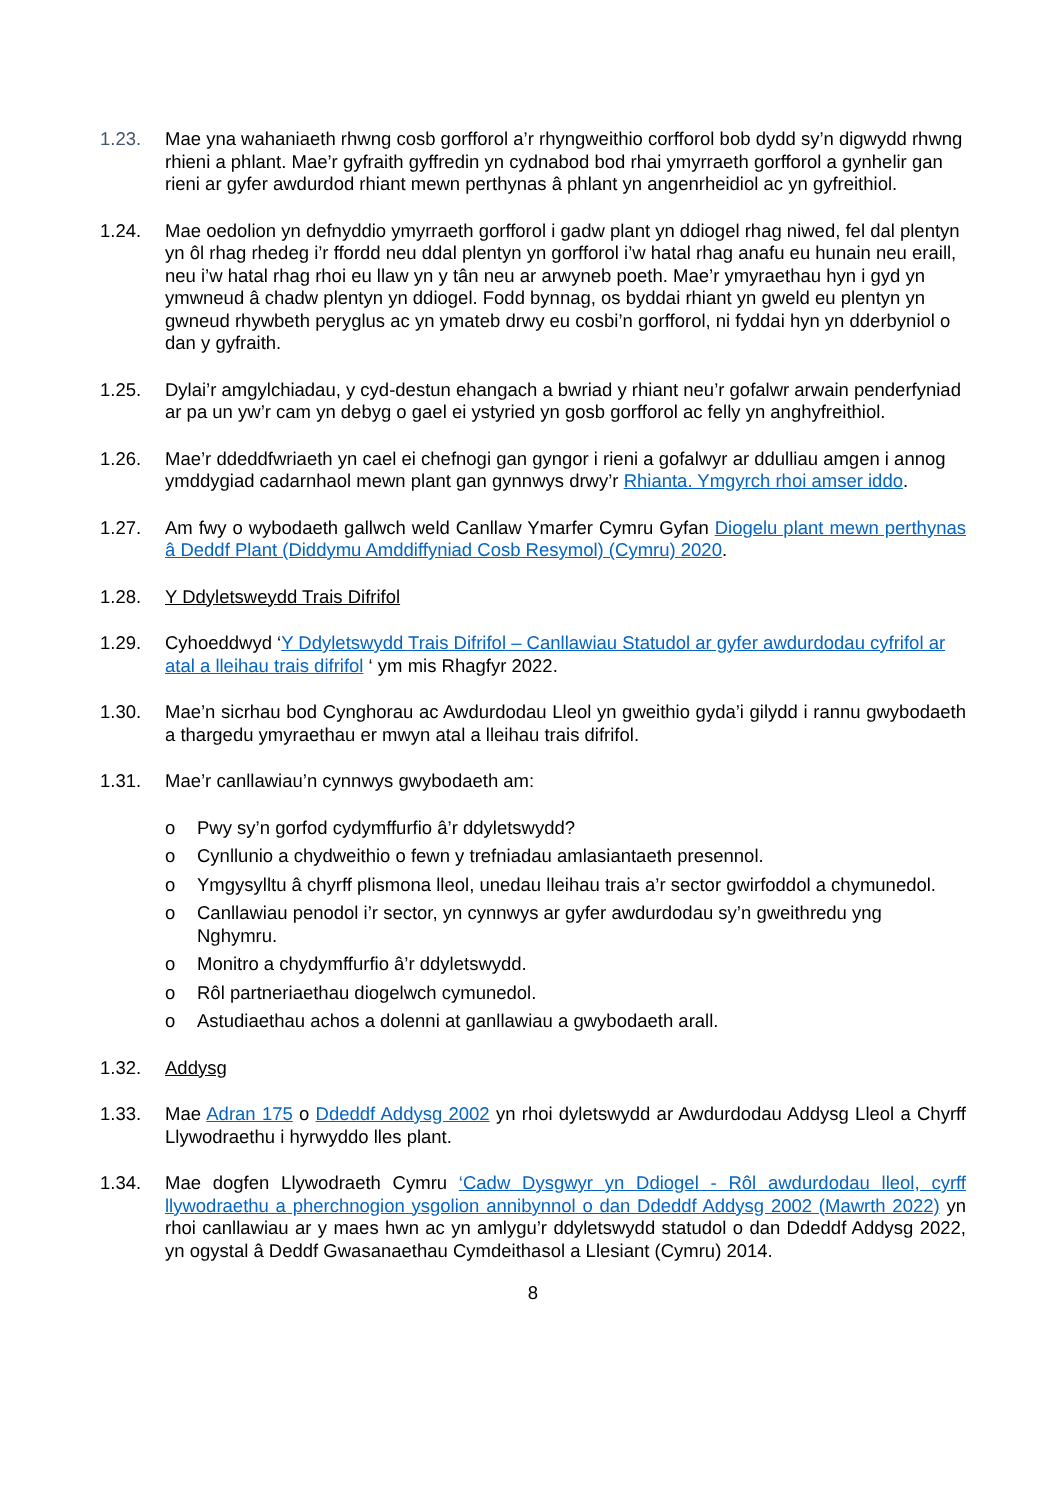1.23. Mae yna wahaniaeth rhwng cosb gorfforol a’r rhyngweithio corfforol bob dydd sy’n digwydd rhwng rhieni a phlant. Mae’r gyfraith gyffredin yn cydnabod bod rhai ymyrraeth gorfforol a gynhelir gan rieni ar gyfer awdurdod rhiant mewn perthynas â phlant yn angenrheidiol ac yn gyfreithiol.
1.24. Mae oedolion yn defnyddio ymyrraeth gorfforol i gadw plant yn ddiogel rhag niwed, fel dal plentyn yn ôl rhag rhedeg i’r ffordd neu ddal plentyn yn gorfforol i’w hatal rhag anafu eu hunain neu eraill, neu i’w hatal rhag rhoi eu llaw yn y tân neu ar arwyneb poeth. Mae’r ymyraethau hyn i gyd yn ymwneud â chadw plentyn yn ddiogel. Fodd bynnag, os byddai rhiant yn gweld eu plentyn yn gwneud rhywbeth peryglus ac yn ymateb drwy eu cosbi’n gorfforol, ni fyddai hyn yn dderbyniol o dan y gyfraith.
1.25. Dylai’r amgylchiadau, y cyd-destun ehangach a bwriad y rhiant neu’r gofalwr arwain penderfyniad ar pa un yw’r cam yn debyg o gael ei ystyried yn gosb gorfforol ac felly yn anghyfreithiol.
1.26. Mae’r ddeddfwriaeth yn cael ei chefnogi gan gyngor i rieni a gofalwyr ar ddulliau amgen i annog ymddygiad cadarnhaol mewn plant gan gynnwys drwy’r Rhianta. Ymgyrch rhoi amser iddo.
1.27. Am fwy o wybodaeth gallwch weld Canllaw Ymarfer Cymru Gyfan Diogelu plant mewn perthynas â Deddf Plant (Diddymu Amddiffyniad Cosb Resymol) (Cymru) 2020.
1.28. Y Ddyletsweydd Trais Difrifol
1.29. Cyhoeddwyd ‘Y Ddyletswydd Trais Difrifol – Canllawiau Statudol ar gyfer awdurdodau cyfrifol ar atal a lleihau trais difrifol ‘ ym mis Rhagfyr 2022.
1.30. Mae’n sicrhau bod Cynghorau ac Awdurdodau Lleol yn gweithio gyda’i gilydd i rannu gwybodaeth a thargedu ymyraethau er mwyn atal a lleihau trais difrifol.
1.31. Mae’r canllawiau’n cynnwys gwybodaeth am:
o Pwy sy’n gorfod cydymffurfio â’r ddyletswydd?
o Cynllunio a chydweithio o fewn y trefniadau amlasiantaeth presennol.
o Ymgysylltu â chyrff plismona lleol, unedau lleihau trais a’r sector gwirfoddol a chymunedol.
o Canllawiau penodol i’r sector, yn cynnwys ar gyfer awdurdodau sy’n gweithredu yng Nghymru.
o Monitro a chydymffurfio â’r ddyletswydd.
o Rôl partneriaethau diogelwch cymunedol.
o Astudiaethau achos a dolenni at ganllawiau a gwybodaeth arall.
1.32. Addysg
1.33. Mae Adran 175 o Ddeddf Addysg 2002 yn rhoi dyletswydd ar Awdurdodau Addysg Lleol a Chyrff Llywodraethu i hyrwyddo lles plant.
1.34. Mae dogfen Llywodraeth Cymru ‘Cadw Dysgwyr yn Ddiogel - Rôl awdurdodau lleol, cyrff llywodraethu a pherchnogion ysgolion annibynnol o dan Ddeddf Addysg 2002 (Mawrth 2022) yn rhoi canllawiau ar y maes hwn ac yn amlygu’r ddyletswydd statudol o dan Ddeddf Addysg 2022, yn ogystal â Deddf Gwasanaethau Cymdeithasol a Llesiant (Cymru) 2014.
8